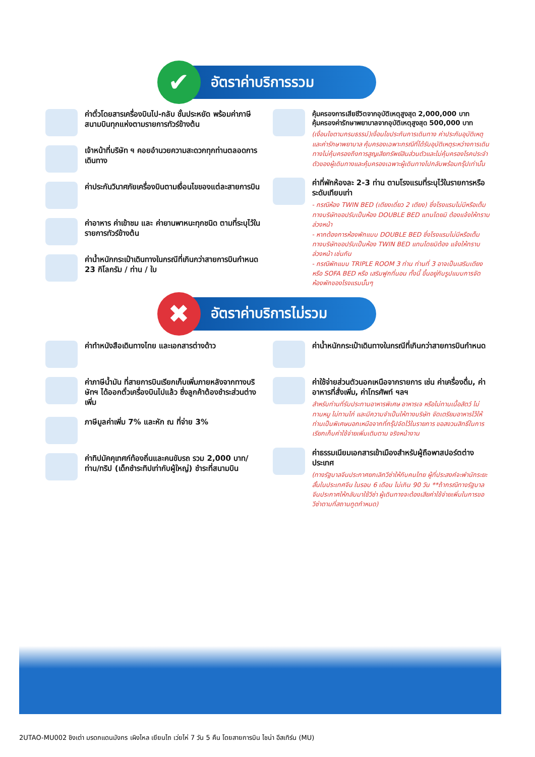✔
อัตราค่าบริการรวม
ค่าตั๋วโดยสารเครื่องบินไป-กลับ ชั้นประหยัด พร้อมค่าภาษีสนามบินทุกแห่งตามรายการทัวร์ข้างต้น
เจ้าหน้าที่บริษัท ฯ คอยอำนวยความสะดวกทุกท่านตลอดการเดินทาง
ค่าประกันวินาศภัยเครื่องบินตามเงื่อนไขของแต่ละสายการบิน
ค่าอาหาร ค่าเข้าชม และ ค่ายานพาหนะทุกชนิด ตามที่ระบุไว้ในรายการทัวร์ข้างต้น
ค่าน้ำหนักกระเป๋าเดินทางในกรณีที่เกินกว่าสายการบินกำหนด 23 กิโลกรัม / ท่าน / ใบ
คุ้มครองการเสียชีวิตจากอุบัติเหตุสูงสุด 2,000,000 บาท
คุ้มครองค่ารักษาพยาบาลจากอุบัติเหตุสูงสุด 500,000 บาท
(เงื่อนไขตามกรมธรรม์)เงื่อนไขประกันการเดินทาง ค่าประกันอุบัติเหตุและค่ารักษาพยาบาล คุ้มครองเฉพาะกรณีที่ได้รับอุบัติเหตุระหว่างการเดินทางไม่คุ้มครองถึงการสูญเสียทรัพย์สินส่วนตัวและไม่คุ้มครองโรคประจำตัวของผู้เดินทางและคุ้มครองเฉพาะผู้เดินทางไปกลับพร้อมกรุ๊ปเท่านั้น
ค่าที่พักห้องละ 2-3 ท่าน ตามโรงแรมที่ระบุไว้ในรายการหรือ ระดับเทียบเท่า
- กรณีห้อง TWIN BED (เตียงเดี่ยว 2 เตียง) ซึ่งโรงแรมไม่มีหรือเต็ม ทางบริษัทขอปรับเป็นห้อง DOUBLE BED แทนโดยมิ ต้องแจ้งให้ทราบล่วงหน้า
- หากต้องการห้องพักแบบ DOUBLE BED ซึ่งโรงแรมไม่มีหรือเต็ม ทางบริษัทขอปรับเป็นห้อง TWIN BED แทนโดยมิต้อง แจ้งให้ทราบล่วงหน้า เช่นกัน
- กรณีพักแบบ TRIPLE ROOM 3 ท่าน ท่านที่ 3 อาจเป็นเสริมเตียง หรือ SOFA BED หรือ เสริมฟูกที่นอน ทั้งนี้ ขึ้นอยู่กับรูปแบบการจัดห้องพักของโรงแรมนั้นๆ
✖
อัตราค่าบริการไม่รวม
ค่าทำหนังสือเดินทางไทย และเอกสารต่างด้าว
ค่าภาษีน้ำมัน ที่สายการบินเรียกเก็บเพิ่มภายหลังจากทางบริษัทฯ ได้ออกตั๋วเครื่องบินไปแล้ว ซึ่งลูกค้าต้องชำระส่วนต่างเพิ่ม
ภาษีมูลค่าเพิ่ม 7% และหัก ณ ที่จ่าย 3%
ค่าทิปมัคคุเทศก์ท้องถิ่นและคนขับรถ รวม 2,000 บาท/ท่าน/ทริป (เด็กชำระทิปเท่ากับผู้ใหญ่) ชำระที่สนามบิน
ค่าน้ำหนักกระเป๋าเดินทางในกรณีที่เกินกว่าสายการบินกำหนด
ค่าใช้จ่ายส่วนตัวนอกเหนือจากรายการ เช่น ค่าเครื่องดื่ม, ค่าอาหารที่สั่งเพิ่ม, ค่าโทรศัพท์ ฯลฯ
สำหรับท่านที่รับประทานอาหารพิเศษ อาหารเจ หรือไม่ทานเนื้อสัตว์ ไม่ทานหมู ไม่ทานไก่ และมีความจำเป็นให้ทางบริษัท จัดเตรียมอาหารไว้ให้ท่านเป็นพิเศษนอกเหนือจากที่กรุ๊ปจัดไว้ในรายการ ขอสงวนสิทธิ์ในการเรียกเก็บค่าใช้จ่ายเพิ่มเติมตาม จริงหน้างาน
ค่าธรรมเนียมเอกสารเข้าเมืองสำหรับผู้ถือพาสปอร์ตต่างประเทศ
(ทางรัฐบาลจีนประกาศยกเลิกวีซ่าให้กับคนไทย ผู้ที่ประสงค์จะพำนักระยะสั้นในประเทศจีน ในรอบ 6 เดือน ไม่เกิน 90 วัน **ถ้ากรณีทางรัฐบาลจีนประกาศให้กลับมาใช้วีซ่า ผู้เดินทางจะต้องเสียค่าใช้จ่ายเพิ่มในการขอวีซ่าตามที่สถานทูตกำหนด)
2UTAO-MU002 ชิงเต่า มรดกแดนมังกร เผิงไหล เยียนไถ เว่ยไห่ 7 วัน 5 คืน โดยสายการบิน ไชน่า อีสเทิร์น (MU)